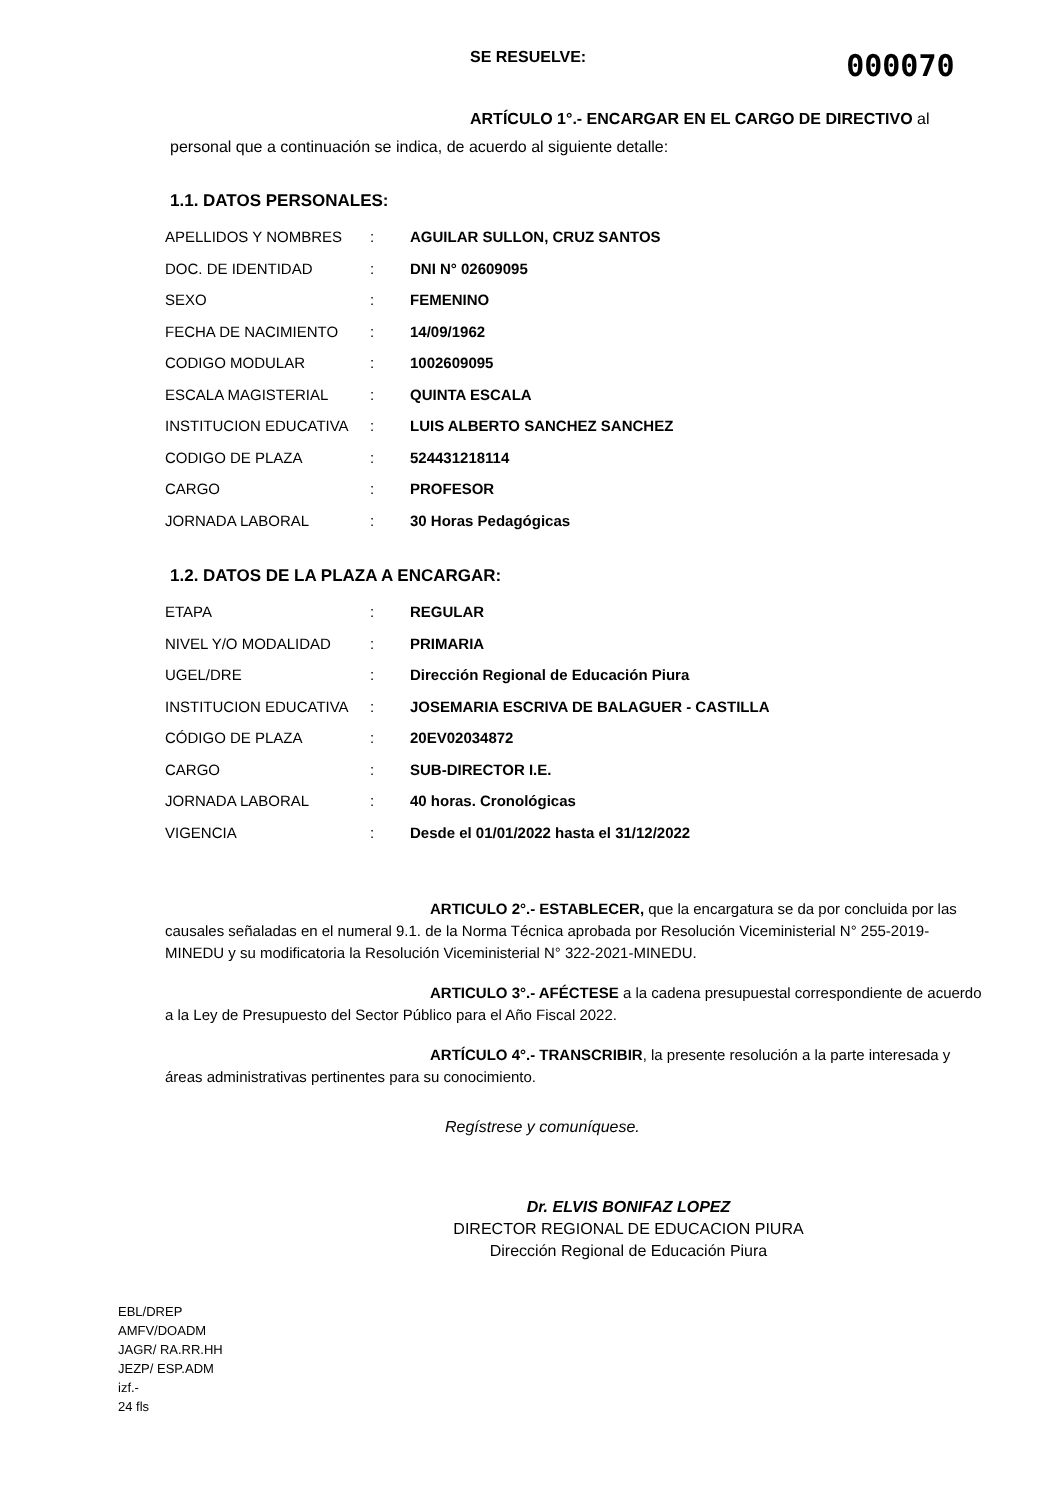SE RESUELVE: 000070
ARTÍCULO 1°.- ENCARGAR EN EL CARGO DE DIRECTIVO al personal que a continuación se indica, de acuerdo al siguiente detalle:
1.1. DATOS PERSONALES:
| APELLIDOS Y NOMBRES | : | AGUILAR SULLON, CRUZ SANTOS |
| DOC. DE IDENTIDAD | : | DNI N° 02609095 |
| SEXO | : | FEMENINO |
| FECHA DE NACIMIENTO | : | 14/09/1962 |
| CODIGO MODULAR | : | 1002609095 |
| ESCALA MAGISTERIAL | : | QUINTA ESCALA |
| INSTITUCION EDUCATIVA | : | LUIS ALBERTO SANCHEZ SANCHEZ |
| CODIGO DE PLAZA | : | 524431218114 |
| CARGO | : | PROFESOR |
| JORNADA LABORAL | : | 30 Horas Pedagógicas |
1.2. DATOS DE LA PLAZA A ENCARGAR:
| ETAPA | : | REGULAR |
| NIVEL Y/O MODALIDAD | : | PRIMARIA |
| UGEL/DRE | : | Dirección Regional de Educación Piura |
| INSTITUCION EDUCATIVA | : | JOSEMARIA ESCRIVA DE BALAGUER - CASTILLA |
| CÓDIGO DE PLAZA | : | 20EV02034872 |
| CARGO | : | SUB-DIRECTOR I.E. |
| JORNADA LABORAL | : | 40 horas. Cronológicas |
| VIGENCIA | : | Desde el 01/01/2022 hasta el 31/12/2022 |
ARTICULO 2°.- ESTABLECER, que la encargatura se da por concluida por las causales señaladas en el numeral 9.1. de la Norma Técnica aprobada por Resolución Viceministerial N° 255-2019-MINEDU y su modificatoria la Resolución Viceministerial N° 322-2021-MINEDU.
ARTICULO 3°.- AFÉCTESE a la cadena presupuestal correspondiente de acuerdo a la Ley de Presupuesto del Sector Público para el Año Fiscal 2022.
ARTÍCULO 4°.- TRANSCRIBIR, la presente resolución a la parte interesada y áreas administrativas pertinentes para su conocimiento.
Regístrese y comuníquese.
Dr. ELVIS BONIFAZ LOPEZ
DIRECTOR REGIONAL DE EDUCACION PIURA
Dirección Regional de Educación Piura
EBL/DREP
AMFV/DOADM
JAGR/ RA.RR.HH
JEZP/ ESP.ADM
izf.-
24 fls